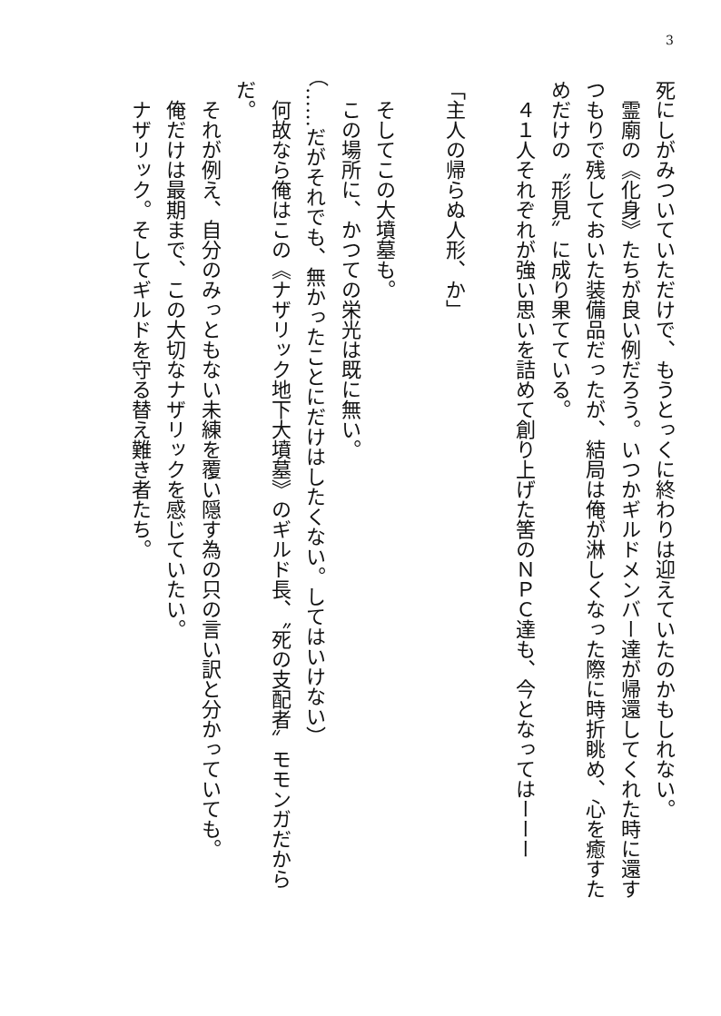3
死にしがみついていただけで、もうとっくに終わりは迎えていたのかもしれない。
　霊廟の《化身》たちが良い例だろう。いつかギルドメンバー達が帰還してくれた時に還すつもりで残しておいた装備品だったが、結局は俺が淋しくなった際に時折眺め、心を癒すためだけの〝形見〟に成り果てている。
　４１人それぞれが強い思いを詰めて創り上げた筈のＮＰＣ達も、今となってはーーー
　
「主人の帰らぬ人形、か」
　
　そしてこの大墳墓も。
　この場所に、かつての栄光は既に無い。
（……だがそれでも、無かったことにだけはしたくない。してはいけない）
　何故なら俺はこの《ナザリック地下大墳墓》のギルド長、〝死の支配者〟モモンガだからだ。
　それが例え、自分のみっともない未練を覆い隠す為の只の言い訳と分かっていても。
　俺だけは最期まで、この大切なナザリックを感じていたい。
　ナザリック。そしてギルドを守る替え難き者たち。